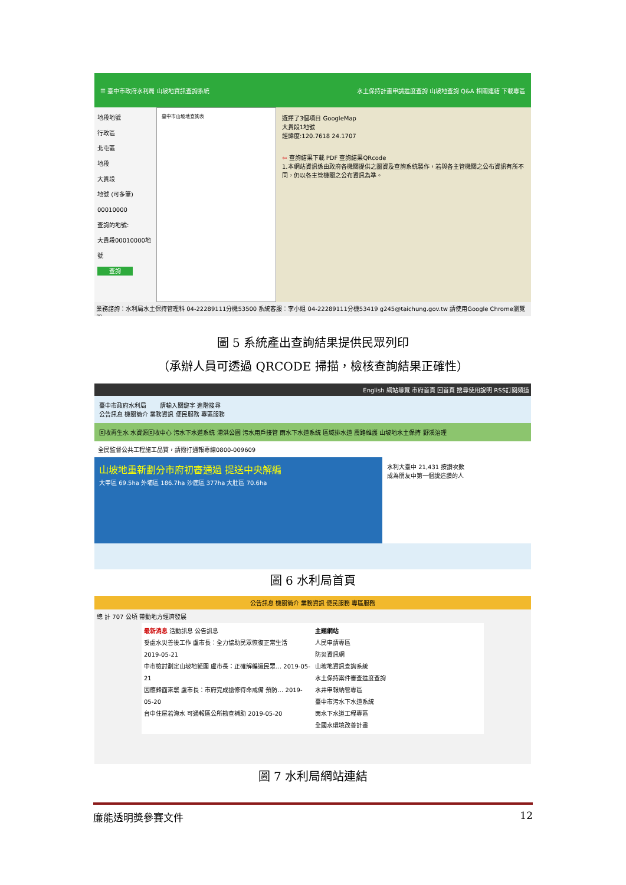☰ 臺中市政府水利局 山坡地資訊查詢系統 水土保持計畫申請進度查詢 山坡地查詢 Q&A 相關連結 下載專區
地段地號
行政區
北屯區
地段
大貴段
地號 (可多筆)
00010000
查詢的地號:
大貴段00010000地號
查詢
臺中市山坡地查詢表
選擇了3個項目 GoogleMap
大貴段1地號
經緯度:120.7618 24.1707
⇦ 查詢結果下載 PDF 查詢結果QRcode
1.本網站資訊係由政府各機關提供之圖資及查詢系統製作，若與各主管機關之公布資訊有所不同，仍以各主管機關之公布資訊為準。
業務諮詢：水利局水土保持管理科 04-22289111分機53500 系統客服：李小姐 04-22289111分機53419 g245@taichung.gov.tw 請使用Google Chrome瀏覽器
圖 5 系統產出查詢結果提供民眾列印
（承辦人員可透過 QRCODE 掃描，檢核查詢結果正確性）
English 網站導覽 市府首頁 回首頁 搜尋使用說明 RSS訂閱頻道
臺中市政府水利局 　　請輸入關鍵字 進階搜尋
公告訊息 機關簡介 業務資訊 便民服務 專區服務
回收再生水 水資源回收中心 污水下水道系統 滯洪公園 污水用戶接管 雨水下水道系統 區域排水道 農路維護 山坡地水土保持 野溪治理
全民監督公共工程施工品質，請撥打通報專線0800-009609
山坡地重新劃分市府初審通過 提送中央解編
大甲區 69.5ha 外埔區 186.7ha 沙鹿區 377ha 大肚區 70.6ha
水利大臺中 21,431 按讚次數
成為朋友中第一個說這讚的人
圖 6 水利局首頁
公告訊息 機關簡介 業務資訊 便民服務 專區服務
總 計 707 公頃 帶動地方經濟發展
最新消息 活動訊息 公告訊息
妥處水災善後工作 盧市長：全力協助民眾恢復正常生活
2019-05-21
中市檢討劃定山坡地範圍 盧市長：正確解編還民眾… 2019-05-21
因應鋒面來襲 盧市長：市府完成搶修待命戒備 預防… 2019-05-20
台中住屋若淹水 可通報區公所勘查補助 2019-05-20
主題網站
人民申請專區
防災資訊網
山坡地資訊查詢系統
水土保持案件審查進度查詢
水井申報納管專區
臺中市污水下水道系統
雨水下水道工程專區
全國水環境改善計畫
圖 7 水利局網站連結
廉能透明獎參賽文件 12